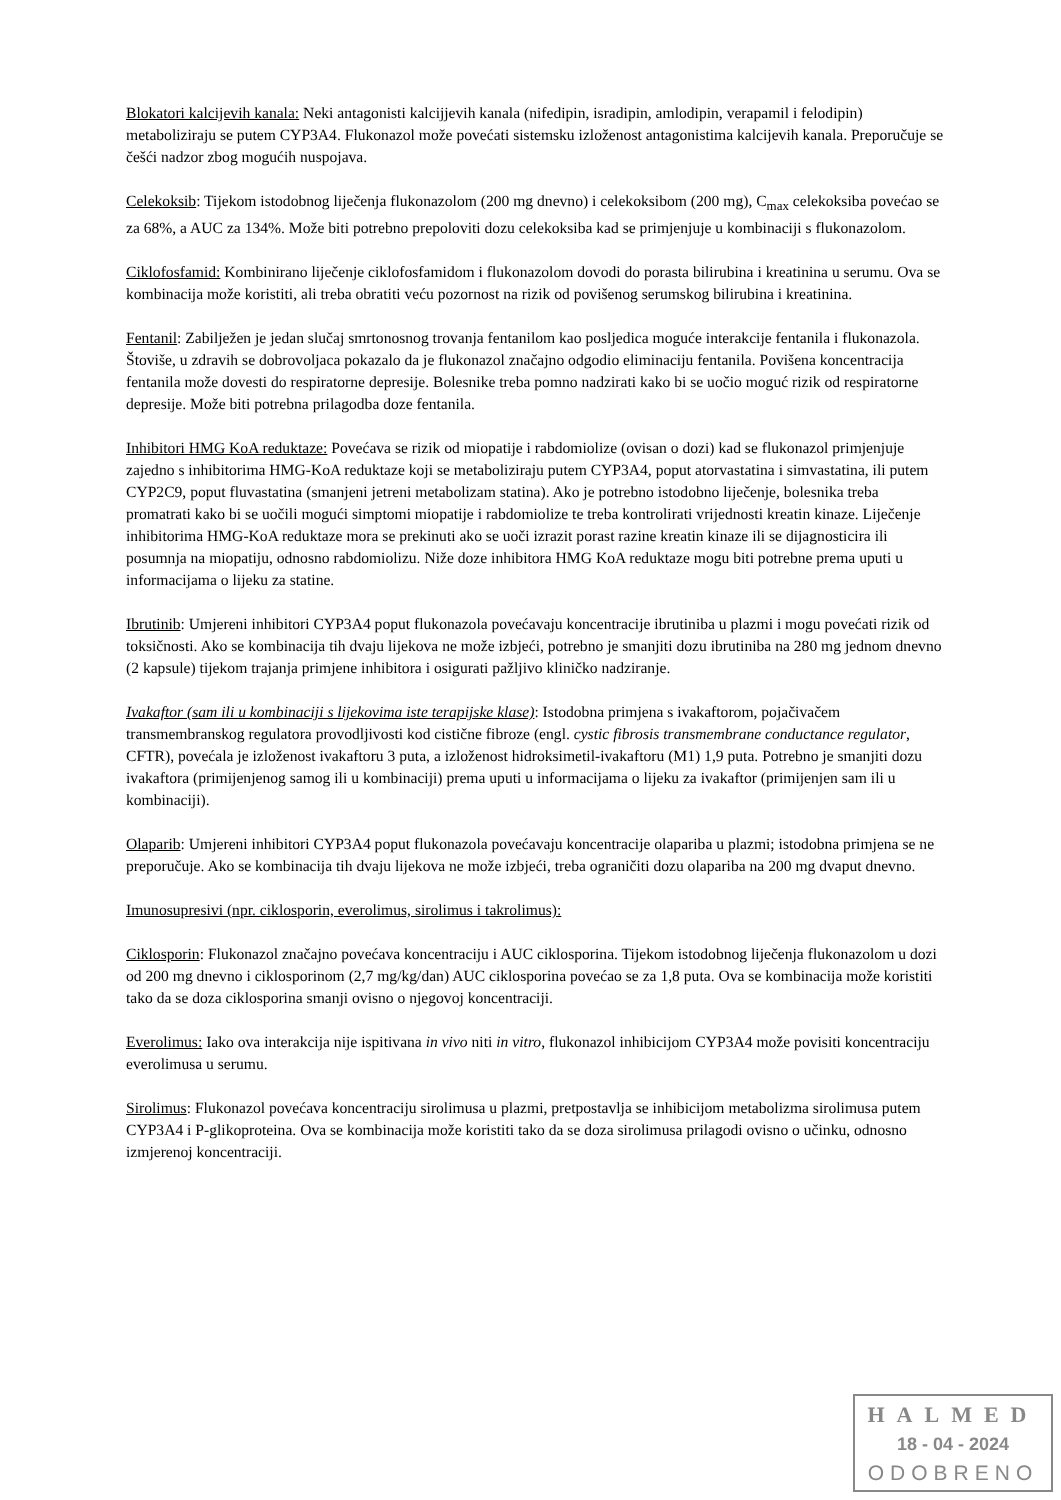Blokatori kalcijevih kanala: Neki antagonisti kalcijjevih kanala (nifedipin, isradipin, amlodipin, verapamil i felodipin) metaboliziraju se putem CYP3A4. Flukonazol može povećati sistemsku izloženost antagonistima kalcijevih kanala. Preporučuje se češći nadzor zbog mogućih nuspojava.
Celekoksib: Tijekom istodobnog liječenja flukonazolom (200 mg dnevno) i celekoksibom (200 mg), C<sub>max</sub> celekoksiba povećao se za 68%, a AUC za 134%. Može biti potrebno prepoloviti dozu celekoksiba kad se primjenjuje u kombinaciji s flukonazolom.
Ciklofosfamid: Kombinirano liječenje ciklofosfamidom i flukonazolom dovodi do porasta bilirubina i kreatinina u serumu. Ova se kombinacija može koristiti, ali treba obratiti veću pozornost na rizik od povišenog serumskog bilirubina i kreatinina.
Fentanil: Zabilježen je jedan slučaj smrtonosnog trovanja fentanilom kao posljedica moguće interakcije fentanila i flukonazola. Štoviše, u zdravih se dobrovoljaca pokazalo da je flukonazol značajno odgodio eliminaciju fentanila. Povišena koncentracija fentanila može dovesti do respiratorne depresije. Bolesnike treba pomno nadzirati kako bi se uočio moguć rizik od respiratorne depresije. Može biti potrebna prilagodba doze fentanila.
Inhibitori HMG KoA reduktaze: Povećava se rizik od miopatije i rabdomiolize (ovisan o dozi) kad se flukonazol primjenjuje zajedno s inhibitorima HMG-KoA reduktaze koji se metaboliziraju putem CYP3A4, poput atorvastatina i simvastatina, ili putem CYP2C9, poput fluvastatina (smanjeni jetreni metabolizam statina). Ako je potrebno istodobno liječenje, bolesnika treba promatrati kako bi se uočili mogući simptomi miopatije i rabdomiolize te treba kontrolirati vrijednosti kreatin kinaze. Liječenje inhibitorima HMG-KoA reduktaze mora se prekinuti ako se uoči izrazit porast razine kreatin kinaze ili se dijagnosticira ili posumnja na miopatiju, odnosno rabdomiolizu. Niže doze inhibitora HMG KoA reduktaze mogu biti potrebne prema uputi u informacijama o lijeku za statine.
Ibrutinib: Umjereni inhibitori CYP3A4 poput flukonazola povećavaju koncentracije ibrutiniba u plazmi i mogu povećati rizik od toksičnosti. Ako se kombinacija tih dvaju lijekova ne može izbjeći, potrebno je smanjiti dozu ibrutiniba na 280 mg jednom dnevno (2 kapsule) tijekom trajanja primjene inhibitora i osigurati pažljivo kliničko nadziranje.
Ivakaftor (sam ili u kombinaciji s lijekovima iste terapijske klase): Istodobna primjena s ivakaftorom, pojačivačem transmembranskog regulatora provodljivosti kod cistične fibroze (engl. cystic fibrosis transmembrane conductance regulator, CFTR), povećala je izloženost ivakaftoru 3 puta, a izloženost hidroksimetil-ivakaftoru (M1) 1,9 puta. Potrebno je smanjiti dozu ivakaftora (primijenjenog samog ili u kombinaciji) prema uputi u informacijama o lijeku za ivakaftor (primijenjen sam ili u kombinaciji).
Olaparib: Umjereni inhibitori CYP3A4 poput flukonazola povećavaju koncentracije olapariba u plazmi; istodobna primjena se ne preporučuje. Ako se kombinacija tih dvaju lijekova ne može izbjeći, treba ograničiti dozu olapariba na 200 mg dvaput dnevno.
Imunosupresivi (npr. ciklosporin, everolimus, sirolimus i takrolimus):
Ciklosporin: Flukonazol značajno povećava koncentraciju i AUC ciklosporina. Tijekom istodobnog liječenja flukonazolom u dozi od 200 mg dnevno i ciklosporinom (2,7 mg/kg/dan) AUC ciklosporina povećao se za 1,8 puta. Ova se kombinacija može koristiti tako da se doza ciklosporina smanji ovisno o njegovoj koncentraciji.
Everolimus: Iako ova interakcija nije ispitivana in vivo niti in vitro, flukonazol inhibicijom CYP3A4 može povisiti koncentraciju everolimusa u serumu.
Sirolimus: Flukonazol povećava koncentraciju sirolimusa u plazmi, pretpostavlja se inhibicijom metabolizma sirolimusa putem CYP3A4 i P-glikoproteina. Ova se kombinacija može koristiti tako da se doza sirolimusa prilagodi ovisno o učinku, odnosno izmjerenoj koncentraciji.
HALMED
18 - 04 - 2024
ODOBRENO